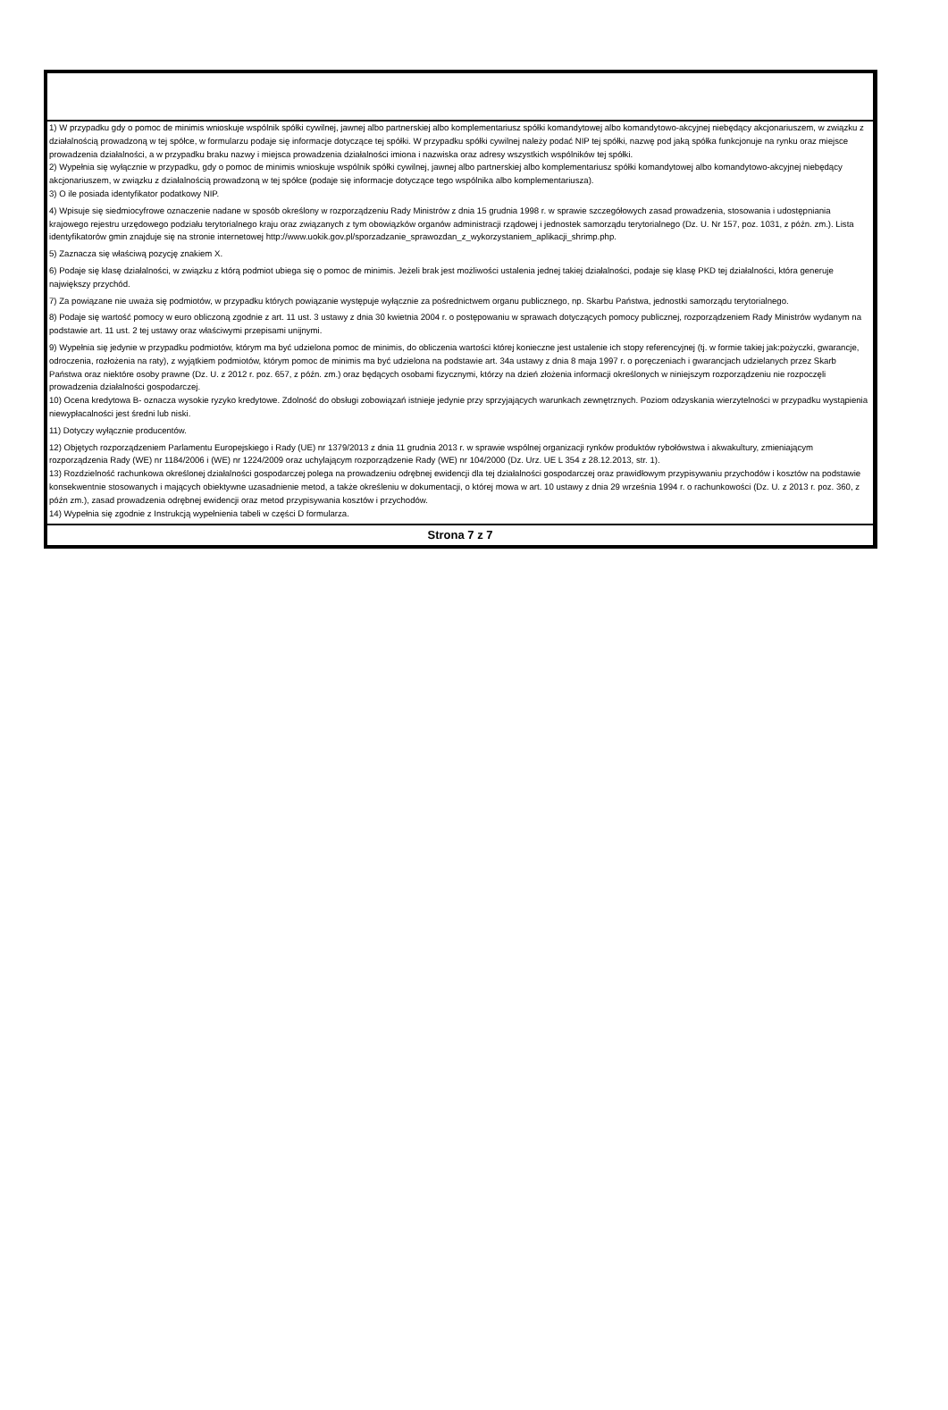1) W przypadku gdy o pomoc de minimis wnioskuje wspólnik spółki cywilnej, jawnej albo partnerskiej albo komplementariusz spółki komandytowej albo komandytowo-akcyjnej niebędący akcjonariuszem, w związku z działalnością prowadzoną w tej spółce, w formularzu podaje się informacje dotyczące tej spółki. W przypadku spółki cywilnej należy podać NIP tej spółki, nazwę pod jaką spółka funkcjonuje na rynku oraz miejsce prowadzenia działalności, a w przypadku braku nazwy i miejsca prowadzenia działalności imiona i nazwiska oraz adresy wszystkich wspólników tej spółki.
2) Wypełnia się wyłącznie w przypadku, gdy o pomoc de minimis wnioskuje wspólnik spółki cywilnej, jawnej albo partnerskiej albo komplementariusz spółki komandytowej albo komandytowo-akcyjnej niebędący akcjonariuszem, w związku z działalnością prowadzoną w tej spółce (podaje się informacje dotyczące tego wspólnika albo komplementariusza).
3) O ile posiada identyfikator podatkowy NIP.
4) Wpisuje się siedmiocyfrowe oznaczenie nadane w sposób określony w rozporządzeniu Rady Ministrów z dnia 15 grudnia 1998 r. w sprawie szczegółowych zasad prowadzenia, stosowania i udostępniania krajowego rejestru urzędowego podziału terytorialnego kraju oraz związanych z tym obowiązków organów administracji rządowej i jednostek samorządu terytorialnego (Dz. U. Nr 157, poz. 1031, z późn. zm.). Lista identyfikatorów gmin znajduje się na stronie internetowej http://www.uokik.gov.pl/sporzadzanie_sprawozdan_z_wykorzystaniem_aplikacji_shrimp.php.
5) Zaznacza się właściwą pozycję znakiem X.
6) Podaje się klasę działalności, w związku z którą podmiot ubiega się o pomoc de minimis. Jeżeli brak jest możliwości ustalenia jednej takiej działalności, podaje się klasę PKD tej działalności, która generuje największy przychód.
7) Za powiązane nie uważa się podmiotów, w przypadku których powiązanie występuje wyłącznie za pośrednictwem organu publicznego, np. Skarbu Państwa, jednostki samorządu terytorialnego.
8) Podaje się wartość pomocy w euro obliczoną zgodnie z art. 11 ust. 3 ustawy z dnia 30 kwietnia 2004 r. o postępowaniu w sprawach dotyczących pomocy publicznej, rozporządzeniem Rady Ministrów wydanym na podstawie art. 11 ust. 2 tej ustawy oraz właściwymi przepisami unijnymi.
9) Wypełnia się jedynie w przypadku podmiotów, którym ma być udzielona pomoc de minimis, do obliczenia wartości której konieczne jest ustalenie ich stopy referencyjnej (tj. w formie takiej jak:pożyczki, gwarancje, odroczenia, rozłożenia na raty), z wyjątkiem podmiotów, którym pomoc de minimis ma być udzielona na podstawie art. 34a ustawy z dnia 8 maja 1997 r. o poręczeniach i gwarancjach udzielanych przez Skarb Państwa oraz niektóre osoby prawne (Dz. U. z 2012 r. poz. 657, z późn. zm.) oraz będących osobami fizycznymi, którzy na dzień złożenia informacji określonych w niniejszym rozporządzeniu nie rozpoczęli prowadzenia działalności gospodarczej.
10) Ocena kredytowa B- oznacza wysokie ryzyko kredytowe. Zdolność do obsługi zobowiązań istnieje jedynie przy sprzyjających warunkach zewnętrznych. Poziom odzyskania wierzytelności w przypadku wystąpienia niewypłacalności jest średni lub niski.
11) Dotyczy wyłącznie producentów.
12) Objętych rozporządzeniem Parlamentu Europejskiego i Rady (UE) nr 1379/2013 z dnia 11 grudnia 2013 r. w sprawie wspólnej organizacji rynków produktów rybołówstwa i akwakultury, zmieniającym rozporządzenia Rady (WE) nr 1184/2006 i (WE) nr 1224/2009 oraz uchylającym rozporządzenie Rady (WE) nr 104/2000 (Dz. Urz. UE L 354 z 28.12.2013, str. 1).
13) Rozdzielność rachunkowa określonej działalności gospodarczej polega na prowadzeniu odrębnej ewidencji dla tej działalności gospodarczej oraz prawidłowym przypisywaniu przychodów i kosztów na podstawie konsekwentnie stosowanych i mających obiektywne uzasadnienie metod, a także określeniu w dokumentacji, o której mowa w art. 10 ustawy z dnia 29 września 1994 r. o rachunkowości (Dz. U. z 2013 r. poz. 360, z późn zm.), zasad prowadzenia odrębnej ewidencji oraz metod przypisywania kosztów i przychodów.
14) Wypełnia się zgodnie z Instrukcją wypełnienia tabeli w części D formularza.
Strona 7 z 7